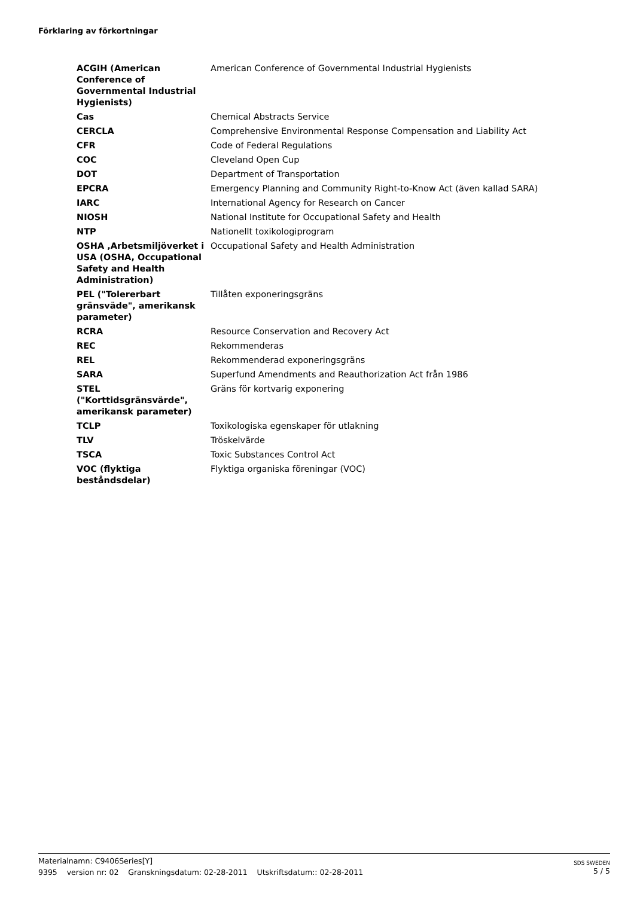Förklaring av förkortningar
| ACGIH (American Conference of Governmental Industrial Hygienists) | American Conference of Governmental Industrial Hygienists |
| Cas | Chemical Abstracts Service |
| CERCLA | Comprehensive Environmental Response Compensation and Liability Act |
| CFR | Code of Federal Regulations |
| COC | Cleveland Open Cup |
| DOT | Department of Transportation |
| EPCRA | Emergency Planning and Community Right-to-Know Act (även kallad SARA) |
| IARC | International Agency for Research on Cancer |
| NIOSH | National Institute for Occupational Safety and Health |
| NTP | Nationellt toxikologiprogram |
| OSHA ,Arbetsmiljöverket i USA (OSHA, Occupational Safety and Health Administration) | Occupational Safety and Health Administration |
| PEL ("Tolererbart gränsväde", amerikansk parameter) | Tillåten exponeringsgräns |
| RCRA | Resource Conservation and Recovery Act |
| REC | Rekommenderas |
| REL | Rekommenderad exponeringsgräns |
| SARA | Superfund Amendments and Reauthorization Act från 1986 |
| STEL ("Korttidsgränsvärde", amerikansk parameter) | Gräns för kortvarig exponering |
| TCLP | Toxikologiska egenskaper för utlakning |
| TLV | Tröskelvärde |
| TSCA | Toxic Substances Control Act |
| VOC (flyktiga beståndsdelar) | Flyktiga organiska föreningar (VOC) |
Materialnamn: C9406Series[Y]
9395 version nr: 02 Granskningsdatum: 02-28-2011 Utskriftsdatum:: 02-28-2011
SDS SWEDEN
5 / 5